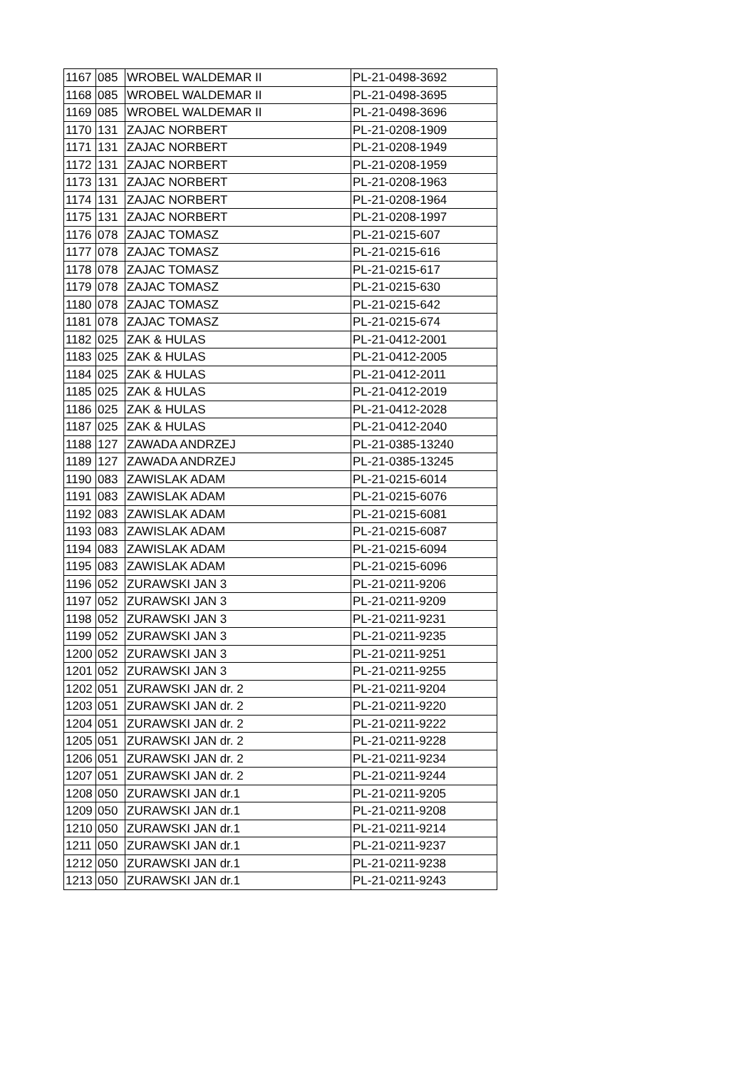| 1167 | 085 | WROBEL WALDEMAR II | PL-21-0498-3692 |
| 1168 | 085 | WROBEL WALDEMAR II | PL-21-0498-3695 |
| 1169 | 085 | WROBEL WALDEMAR II | PL-21-0498-3696 |
| 1170 | 131 | ZAJAC NORBERT | PL-21-0208-1909 |
| 1171 | 131 | ZAJAC NORBERT | PL-21-0208-1949 |
| 1172 | 131 | ZAJAC NORBERT | PL-21-0208-1959 |
| 1173 | 131 | ZAJAC NORBERT | PL-21-0208-1963 |
| 1174 | 131 | ZAJAC NORBERT | PL-21-0208-1964 |
| 1175 | 131 | ZAJAC NORBERT | PL-21-0208-1997 |
| 1176 | 078 | ZAJAC TOMASZ | PL-21-0215-607 |
| 1177 | 078 | ZAJAC TOMASZ | PL-21-0215-616 |
| 1178 | 078 | ZAJAC TOMASZ | PL-21-0215-617 |
| 1179 | 078 | ZAJAC TOMASZ | PL-21-0215-630 |
| 1180 | 078 | ZAJAC TOMASZ | PL-21-0215-642 |
| 1181 | 078 | ZAJAC TOMASZ | PL-21-0215-674 |
| 1182 | 025 | ZAK & HULAS | PL-21-0412-2001 |
| 1183 | 025 | ZAK & HULAS | PL-21-0412-2005 |
| 1184 | 025 | ZAK & HULAS | PL-21-0412-2011 |
| 1185 | 025 | ZAK & HULAS | PL-21-0412-2019 |
| 1186 | 025 | ZAK & HULAS | PL-21-0412-2028 |
| 1187 | 025 | ZAK & HULAS | PL-21-0412-2040 |
| 1188 | 127 | ZAWADA ANDRZEJ | PL-21-0385-13240 |
| 1189 | 127 | ZAWADA ANDRZEJ | PL-21-0385-13245 |
| 1190 | 083 | ZAWISLAK ADAM | PL-21-0215-6014 |
| 1191 | 083 | ZAWISLAK ADAM | PL-21-0215-6076 |
| 1192 | 083 | ZAWISLAK ADAM | PL-21-0215-6081 |
| 1193 | 083 | ZAWISLAK ADAM | PL-21-0215-6087 |
| 1194 | 083 | ZAWISLAK ADAM | PL-21-0215-6094 |
| 1195 | 083 | ZAWISLAK ADAM | PL-21-0215-6096 |
| 1196 | 052 | ZURAWSKI JAN 3 | PL-21-0211-9206 |
| 1197 | 052 | ZURAWSKI JAN 3 | PL-21-0211-9209 |
| 1198 | 052 | ZURAWSKI JAN 3 | PL-21-0211-9231 |
| 1199 | 052 | ZURAWSKI JAN 3 | PL-21-0211-9235 |
| 1200 | 052 | ZURAWSKI JAN 3 | PL-21-0211-9251 |
| 1201 | 052 | ZURAWSKI JAN 3 | PL-21-0211-9255 |
| 1202 | 051 | ZURAWSKI JAN dr. 2 | PL-21-0211-9204 |
| 1203 | 051 | ZURAWSKI JAN dr. 2 | PL-21-0211-9220 |
| 1204 | 051 | ZURAWSKI JAN dr. 2 | PL-21-0211-9222 |
| 1205 | 051 | ZURAWSKI JAN dr. 2 | PL-21-0211-9228 |
| 1206 | 051 | ZURAWSKI JAN dr. 2 | PL-21-0211-9234 |
| 1207 | 051 | ZURAWSKI JAN dr. 2 | PL-21-0211-9244 |
| 1208 | 050 | ZURAWSKI JAN dr.1 | PL-21-0211-9205 |
| 1209 | 050 | ZURAWSKI JAN dr.1 | PL-21-0211-9208 |
| 1210 | 050 | ZURAWSKI JAN dr.1 | PL-21-0211-9214 |
| 1211 | 050 | ZURAWSKI JAN dr.1 | PL-21-0211-9237 |
| 1212 | 050 | ZURAWSKI JAN dr.1 | PL-21-0211-9238 |
| 1213 | 050 | ZURAWSKI JAN dr.1 | PL-21-0211-9243 |